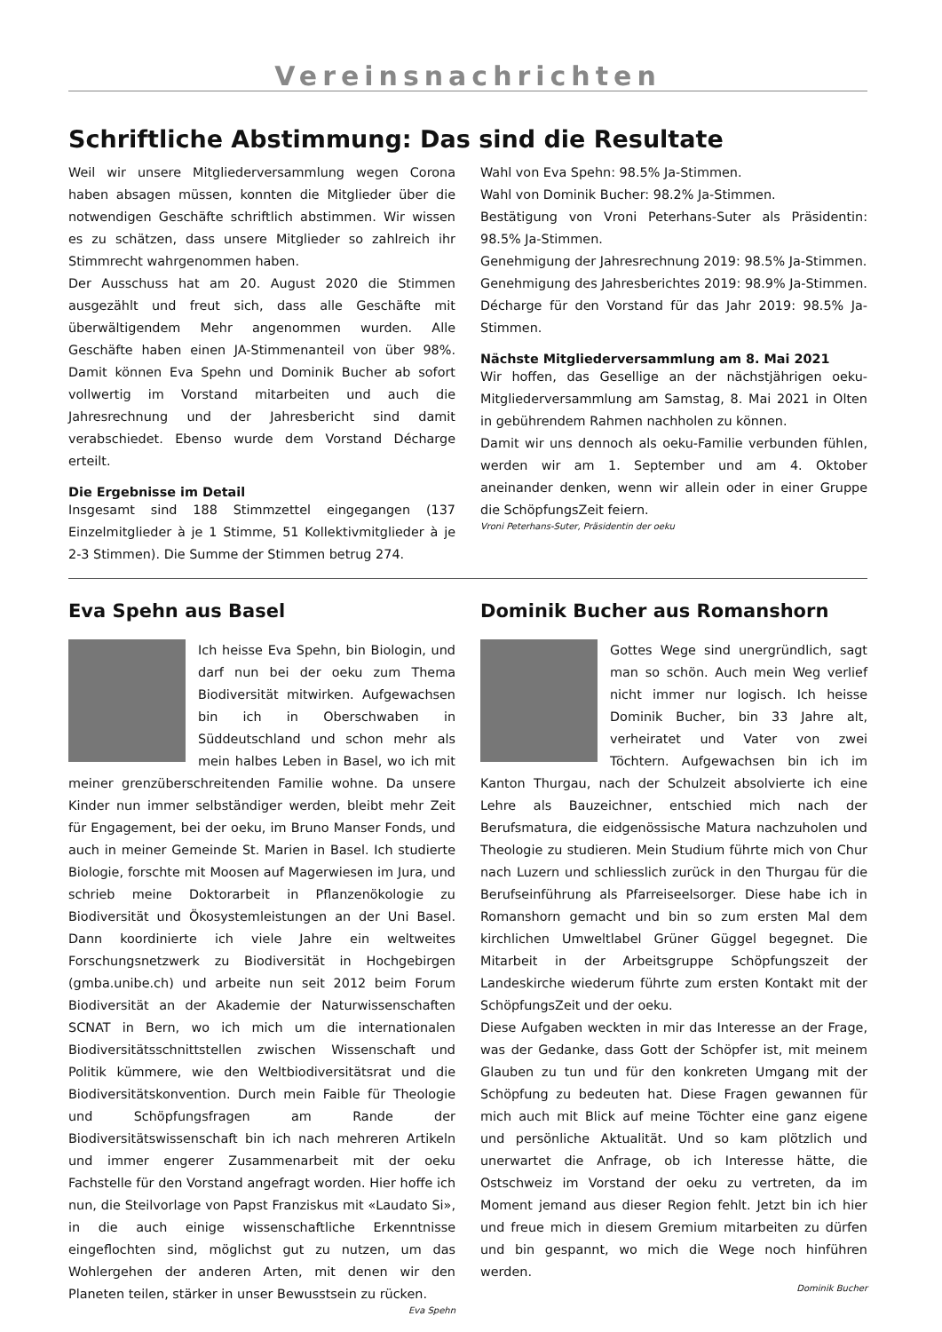Vereinsnachrichten
Schriftliche Abstimmung: Das sind die Resultate
Weil wir unsere Mitgliederversammlung wegen Corona haben absagen müssen, konnten die Mitglieder über die notwendigen Geschäfte schriftlich abstimmen. Wir wissen es zu schätzen, dass unsere Mitglieder so zahlreich ihr Stimmrecht wahrgenommen haben.
Der Ausschuss hat am 20. August 2020 die Stimmen ausgezählt und freut sich, dass alle Geschäfte mit überwältigendem Mehr angenommen wurden. Alle Geschäfte haben einen JA-Stimmenanteil von über 98%. Damit können Eva Spehn und Dominik Bucher ab sofort vollwertig im Vorstand mitarbeiten und auch die Jahresrechnung und der Jahresbericht sind damit verabschiedet. Ebenso wurde dem Vorstand Décharge erteilt.
Die Ergebnisse im Detail
Insgesamt sind 188 Stimmzettel eingegangen (137 Einzelmitglieder à je 1 Stimme, 51 Kollektivmitglieder à je 2-3 Stimmen). Die Summe der Stimmen betrug 274.
Wahl von Eva Spehn: 98.5% Ja-Stimmen.
Wahl von Dominik Bucher: 98.2% Ja-Stimmen.
Bestätigung von Vroni Peterhans-Suter als Präsidentin: 98.5% Ja-Stimmen.
Genehmigung der Jahresrechnung 2019: 98.5% Ja-Stimmen.
Genehmigung des Jahresberichtes 2019: 98.9% Ja-Stimmen.
Décharge für den Vorstand für das Jahr 2019: 98.5% Ja-Stimmen.
Nächste Mitgliederversammlung am 8. Mai 2021
Wir hoffen, das Gesellige an der nächstjährigen oeku-Mitgliederversammlung am Samstag, 8. Mai 2021 in Olten in gebührendem Rahmen nachholen zu können.
Damit wir uns dennoch als oeku-Familie verbunden fühlen, werden wir am 1. September und am 4. Oktober aneinander denken, wenn wir allein oder in einer Gruppe die SchöpfungsZeit feiern.
Vroni Peterhans-Suter, Präsidentin der oeku
Eva Spehn aus Basel
Ich heisse Eva Spehn, bin Biologin, und darf nun bei der oeku zum Thema Biodiversität mitwirken. Aufgewachsen bin ich in Oberschwaben in Süddeutschland und schon mehr als mein halbes Leben in Basel, wo ich mit meiner grenzüberschreitenden Familie wohne. Da unsere Kinder nun immer selbständiger werden, bleibt mehr Zeit für Engagement, bei der oeku, im Bruno Manser Fonds, und auch in meiner Gemeinde St. Marien in Basel. Ich studierte Biologie, forschte mit Moosen auf Magerwiesen im Jura, und schrieb meine Doktorarbeit in Pflanzenökologie zu Biodiversität und Ökosystemleistungen an der Uni Basel. Dann koordinierte ich viele Jahre ein weltweites Forschungsnetzwerk zu Biodiversität in Hochgebirgen (gmba.unibe.ch) und arbeite nun seit 2012 beim Forum Biodiversität an der Akademie der Naturwissenschaften SCNAT in Bern, wo ich mich um die internationalen Biodiversitätsschnittstellen zwischen Wissenschaft und Politik kümmere, wie den Weltbiodiversitätsrat und die Biodiversitätskonvention. Durch mein Faible für Theologie und Schöpfungsfragen am Rande der Biodiversitätswissenschaft bin ich nach mehreren Artikeln und immer engerer Zusammenarbeit mit der oeku Fachstelle für den Vorstand angefragt worden. Hier hoffe ich nun, die Steilvorlage von Papst Franziskus mit «Laudato Si», in die auch einige wissenschaftliche Erkenntnisse eingeflochten sind, möglichst gut zu nutzen, um das Wohlergehen der anderen Arten, mit denen wir den Planeten teilen, stärker in unser Bewusstsein zu rücken.
Eva Spehn
Dominik Bucher aus Romanshorn
Gottes Wege sind unergründlich, sagt man so schön. Auch mein Weg verlief nicht immer nur logisch. Ich heisse Dominik Bucher, bin 33 Jahre alt, verheiratet und Vater von zwei Töchtern. Aufgewachsen bin ich im Kanton Thurgau, nach der Schulzeit absolvierte ich eine Lehre als Bauzeichner, entschied mich nach der Berufsmatura, die eidgenössische Matura nachzuholen und Theologie zu studieren. Mein Studium führte mich von Chur nach Luzern und schliesslich zurück in den Thurgau für die Berufseinführung als Pfarreiseelsorger. Diese habe ich in Romanshorn gemacht und bin so zum ersten Mal dem kirchlichen Umweltlabel Grüner Güggel begegnet. Die Mitarbeit in der Arbeitsgruppe Schöpfungszeit der Landeskirche wiederum führte zum ersten Kontakt mit der SchöpfungsZeit und der oeku.
Diese Aufgaben weckten in mir das Interesse an der Frage, was der Gedanke, dass Gott der Schöpfer ist, mit meinem Glauben zu tun und für den konkreten Umgang mit der Schöpfung zu bedeuten hat. Diese Fragen gewannen für mich auch mit Blick auf meine Töchter eine ganz eigene und persönliche Aktualität. Und so kam plötzlich und unerwartet die Anfrage, ob ich Interesse hätte, die Ostschweiz im Vorstand der oeku zu vertreten, da im Moment jemand aus dieser Region fehlt. Jetzt bin ich hier und freue mich in diesem Gremium mitarbeiten zu dürfen und bin gespannt, wo mich die Wege noch hinführen werden.
Dominik Bucher